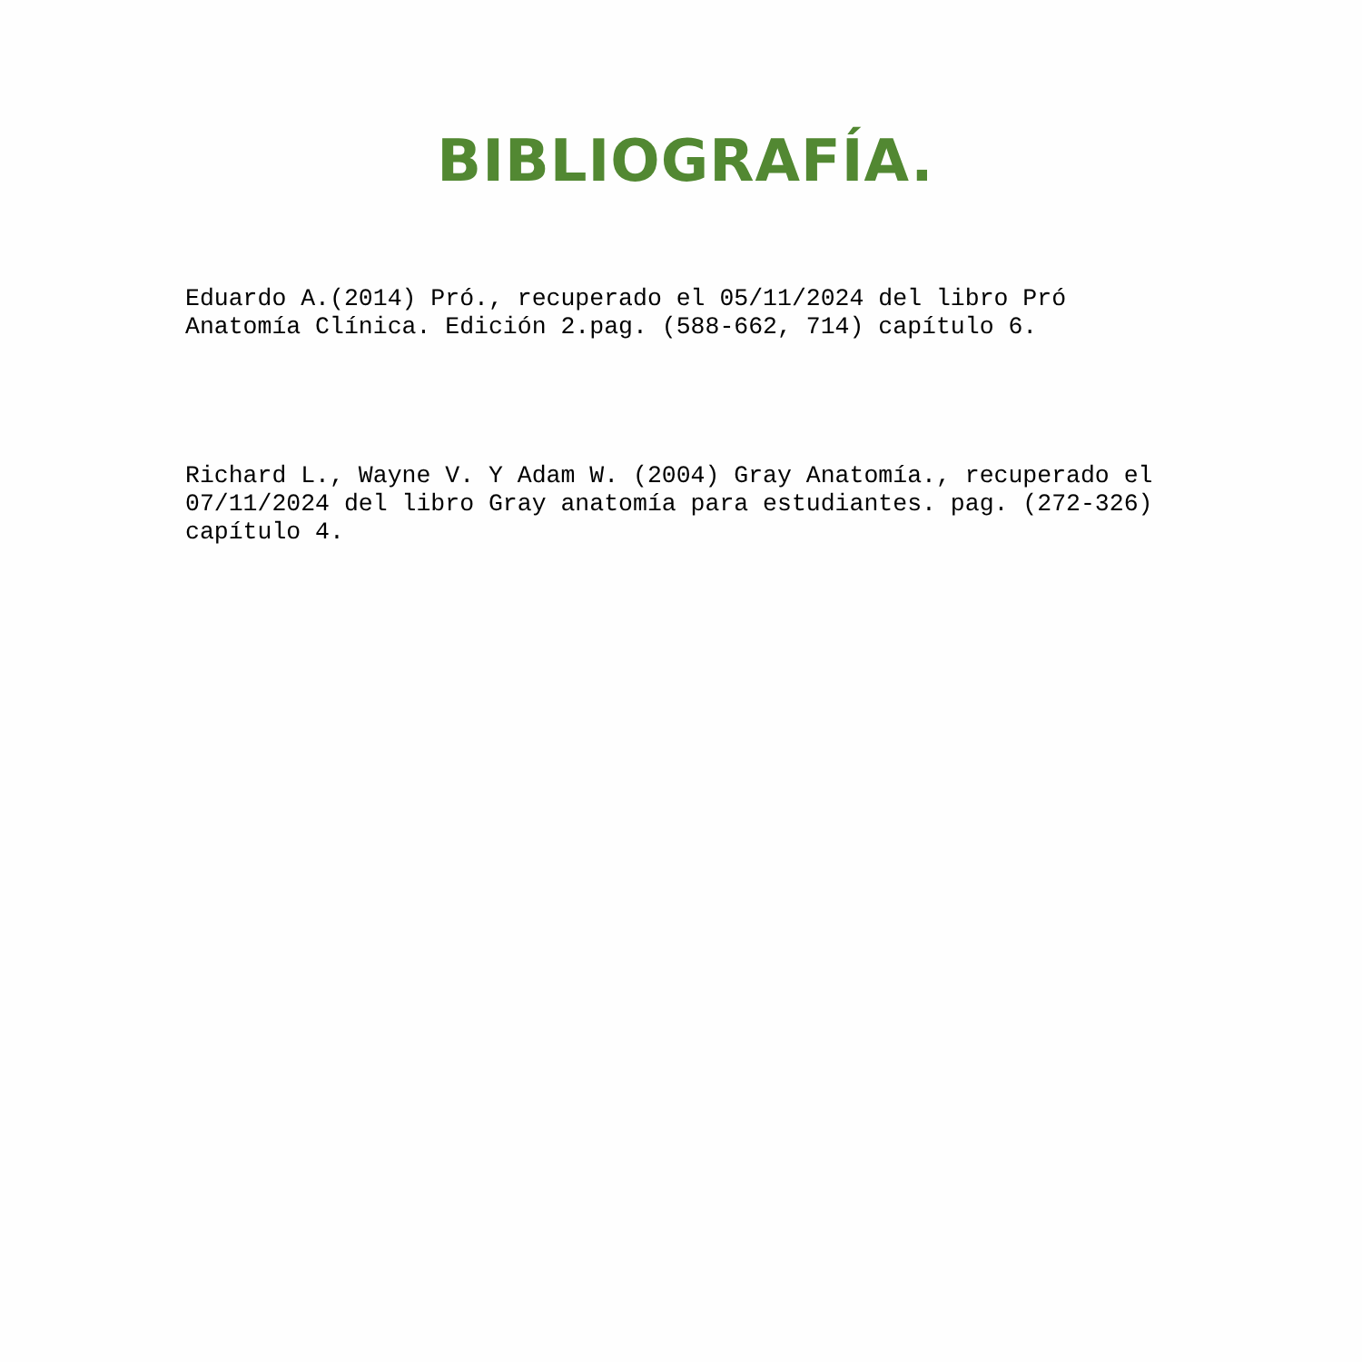BIBLIOGRAFÍA.
Eduardo A.(2014) Pró., recuperado el 05/11/2024 del libro Pró Anatomía Clínica. Edición 2.pag. (588-662, 714) capítulo 6.
Richard L., Wayne V. Y Adam W. (2004) Gray Anatomía., recuperado el 07/11/2024 del libro Gray anatomía para estudiantes. pag. (272-326) capítulo 4.